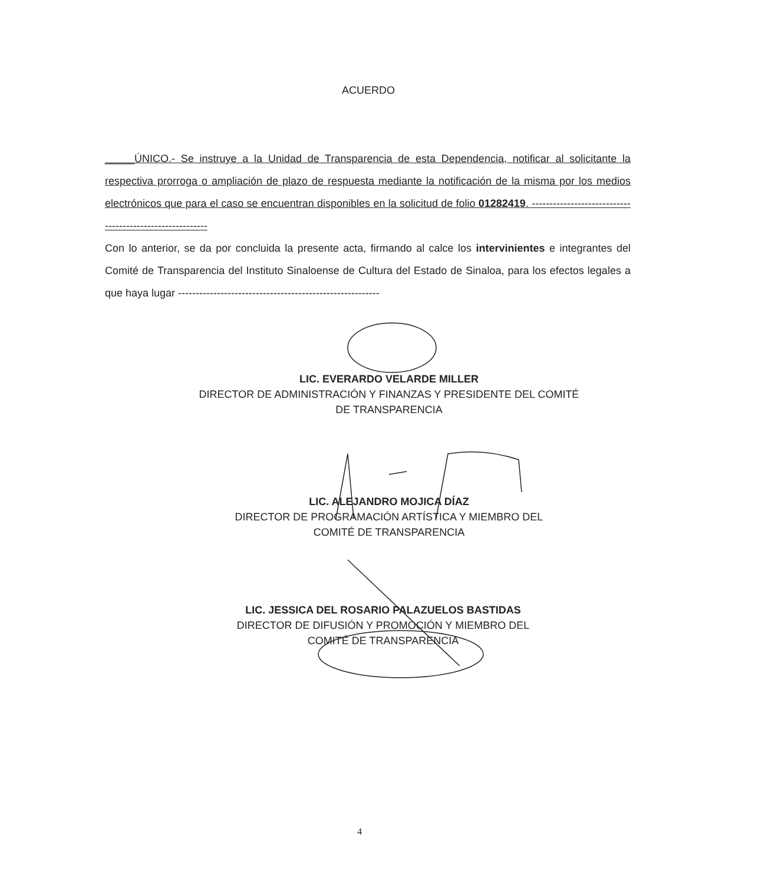ACUERDO
_____ÚNICO.- Se instruye a la Unidad de Transparencia de esta Dependencia, notificar al solicitante la respectiva prorroga o ampliación de plazo de respuesta mediante la notificación de la misma por los medios electrónicos que para el caso se encuentran disponibles en la solicitud de folio 01282419. ---------------------------------------------------------
Con lo anterior, se da por concluida la presente acta, firmando al calce los intervinientes e integrantes del Comité de Transparencia del Instituto Sinaloense de Cultura del Estado de Sinaloa, para los efectos legales a que haya lugar ---------------------------------------------------------
LIC. EVERARDO VELARDE MILLER
DIRECTOR DE ADMINISTRACIÓN Y FINANZAS Y PRESIDENTE DEL COMITÉ
DE TRANSPARENCIA
LIC. ALEJANDRO MOJICA DÍAZ
DIRECTOR DE PROGRAMACIÓN ARTÍSTICA Y MIEMBRO DEL
COMITÉ DE TRANSPARENCIA
LIC. JESSICA DEL ROSARIO PALAZUELOS BASTIDAS
DIRECTOR DE DIFUSIÓN Y PROMOCIÓN Y MIEMBRO DEL
COMITÉ DE TRANSPARENCIA
4